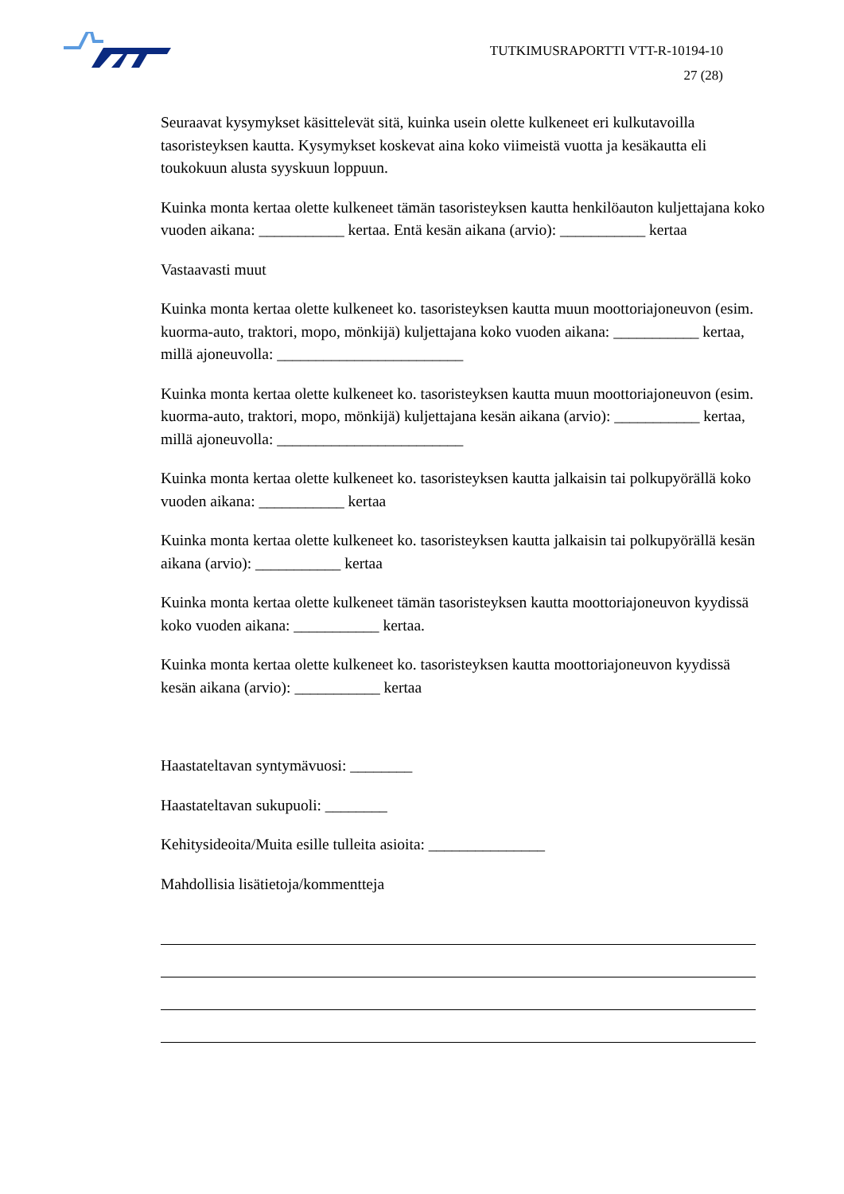TUTKIMUSRAPORTTI VTT-R-10194-10
27 (28)
Seuraavat kysymykset käsittelevät sitä, kuinka usein olette kulkeneet eri kulkutavoilla tasoristeyksen kautta. Kysymykset koskevat aina koko viimeistä vuotta ja kesäkautta eli toukokuun alusta syyskuun loppuun.
Kuinka monta kertaa olette kulkeneet tämän tasoristeyksen kautta henkilöauton kuljettajana koko vuoden aikana: ___________ kertaa. Entä kesän aikana (arvio): ___________ kertaa
Vastaavasti muut
Kuinka monta kertaa olette kulkeneet ko. tasoristeyksen kautta muun moottoriajoneuvon (esim. kuorma-auto, traktori, mopo, mönkijä) kuljettajana koko vuoden aikana: ___________ kertaa, millä ajoneuvolla: ________________________
Kuinka monta kertaa olette kulkeneet ko. tasoristeyksen kautta muun moottoriajoneuvon (esim. kuorma-auto, traktori, mopo, mönkijä) kuljettajana kesän aikana (arvio): ___________ kertaa, millä ajoneuvolla: ________________________
Kuinka monta kertaa olette kulkeneet ko. tasoristeyksen kautta jalkaisin tai polkupyörällä koko vuoden aikana: ___________ kertaa
Kuinka monta kertaa olette kulkeneet ko. tasoristeyksen kautta jalkaisin tai polkupyörällä kesän aikana (arvio): ___________ kertaa
Kuinka monta kertaa olette kulkeneet tämän tasoristeyksen kautta moottoriajoneuvon kyydissä koko vuoden aikana: ___________ kertaa.
Kuinka monta kertaa olette kulkeneet ko. tasoristeyksen kautta moottoriajoneuvon kyydissä kesän aikana (arvio): ___________ kertaa
Haastateltavan syntymävuosi: ________
Haastateltavan sukupuoli: ________
Kehitysideoita/Muita esille tulleita asioita: _______________
Mahdollisia lisätietoja/kommentteja